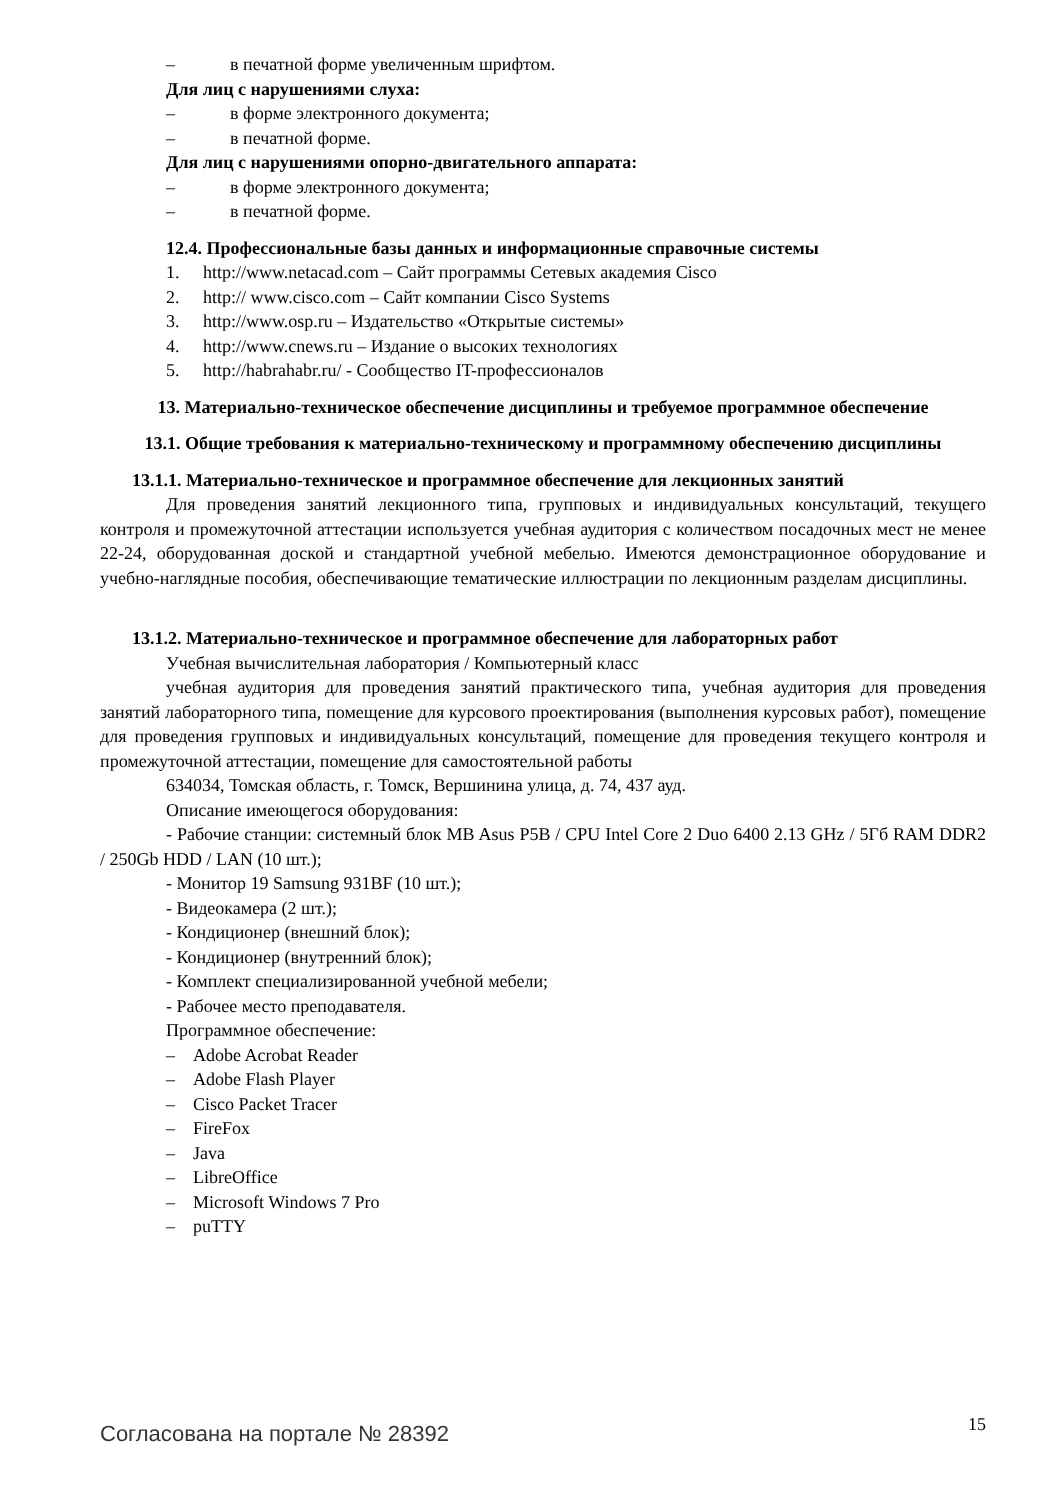– в печатной форме увеличенным шрифтом.
Для лиц с нарушениями слуха:
– в форме электронного документа;
– в печатной форме.
Для лиц с нарушениями опорно-двигательного аппарата:
– в форме электронного документа;
– в печатной форме.
12.4. Профессиональные базы данных и информационные справочные системы
1. http://www.netacad.com – Сайт программы Сетевых академия Cisco
2. http:// www.cisco.com – Сайт компании Cisco Systems
3. http://www.osp.ru – Издательство «Открытые системы»
4. http://www.cnews.ru – Издание о высоких технологиях
5. http://habrahabr.ru/ - Сообщество IT-профессионалов
13. Материально-техническое обеспечение дисциплины и требуемое программное обеспечение
13.1. Общие требования к материально-техническому и программному обеспечению дисциплины
13.1.1. Материально-техническое и программное обеспечение для лекционных занятий
Для проведения занятий лекционного типа, групповых и индивидуальных консультаций, текущего контроля и промежуточной аттестации используется учебная аудитория с количеством посадочных мест не менее 22-24, оборудованная доской и стандартной учебной мебелью. Имеются демонстрационное оборудование и учебно-наглядные пособия, обеспечивающие тематические иллюстрации по лекционным разделам дисциплины.
13.1.2. Материально-техническое и программное обеспечение для лабораторных работ
Учебная вычислительная лаборатория / Компьютерный класс
учебная аудитория для проведения занятий практического типа, учебная аудитория для проведения занятий лабораторного типа, помещение для курсового проектирования (выполнения курсовых работ), помещение для проведения групповых и индивидуальных консультаций, помещение для проведения текущего контроля и промежуточной аттестации, помещение для самостоятельной работы
634034, Томская область, г. Томск, Вершинина улица, д. 74, 437 ауд.
Описание имеющегося оборудования:
- Рабочие станции: системный блок MB Asus P5B / CPU Intel Core 2 Duo 6400 2.13 GHz / 5Гб RAM DDR2 / 250Gb HDD / LAN (10 шт.);
- Монитор 19 Samsung 931BF (10 шт.);
- Видеокамера (2 шт.);
- Кондиционер (внешний блок);
- Кондиционер (внутренний блок);
- Комплект специализированной учебной мебели;
- Рабочее место преподавателя.
Программное обеспечение:
– Adobe Acrobat Reader
– Adobe Flash Player
– Cisco Packet Tracer
– FireFox
– Java
– LibreOffice
– Microsoft Windows 7 Pro
– puTTY
Согласована на портале № 28392 15